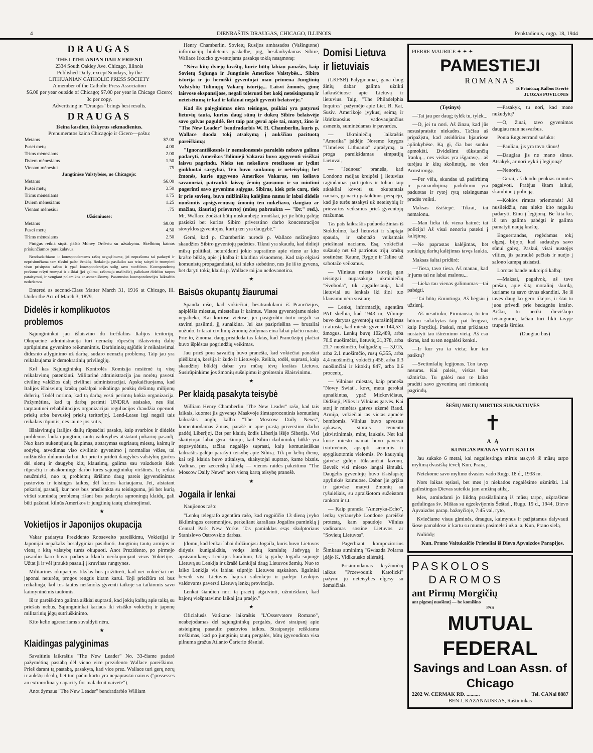4 DIENRAŠTIS DRAUGAS, CHICAGO, ILLINOIS Penktadienis, rugp. 18, 1944
DRAUGAS
THE LITHUANIAN DAILY FRIEND
2334 South Oakley Ave. Chicago, Illinois
Published Daily, except Sundays, by the
LITHUANIAN CATHOLIC PRESS SOCIETY
A member of the Catholic Press Association
$6.00 per year outside of Chicago; $7.00 per year in Chicago Cicero; 3c per copy.
Advertising in "Draugas" brings best results.
DRAUGAS
Išeina kasdien, išskyrus sekmadienius.
Prenumeratos kaina Chicagoje ir Cicero—paštu:
| Metams | $7.00 |
| Pusei metų | 4.00 |
| Trims mėnesiams | 2.00 |
| Dviem mėnesiams | 1.50 |
| Vienam mėnesiui | .75 |
| Jungtinėse Valstybėse, ne Chicagoje: | |
| Metams | $6.00 |
| Pusei metų | 3.50 |
| Trims mėnesiams | 1.75 |
| Dviem mėnesiams | 1.25 |
| Vienam mėnesiui | .75 |
| Užsieniuose: | |
| Metams | $8.00 |
| Pusei metų | 4.50 |
| Trims mėnesiams | 2.50 |
Pinigus reikia siųsti pašto Money Orderiu su užsakymu. Skelbimų kainos prisiunčiamos pareikalavus.
Bendradarbiams ir korespondentams raštų negrąžiname, jei neprašoma tai padaryti ir neprisiunčiama tam tikslui pašto ženklų. Redakcija pasilaiko sau teisę taisyti ir trumpinti visus prisiųstus raštus ir ypač korespondencijas sulig savo nuožiūros. Korespondentų prašome rašyti trumpai ir aiškiai (jei galima, rašomąja mašinėle), paliekant didelius tarpus pataisymui, ir vengiant polemikos ar asmeniškumų. Pasenusios korespondencijos laikraštin nededamos.
Entered as second-Class Matter March 31, 1916 at Chicago, Ill. Under the Act of March 3, 1879.
Didelės ir komplikuotos problemos
Sąjungininkai jau išlaisvino du trečdalius Italijos teritorijų. Okupacinė administracija turi nemažų rūpesčių išlaisvintų dalių aprūpinimu gyvenimo reikmenimis. Darbininkų sąjūdis ir reikalavimai didesnio atlyginimo už darbą, sudaro nemažą problemą. Taip jau yra reikalaujama ir demokratinių privilegijų.
Kol kas Sąjungininkų Kontrolės Komisija nesiėmė tų visų reikalavimų patenkinti. Militarinė administracija jau norėtų pavesti civilinę valdžios dalį civilinei administracijai. Apskaičiuojama, kad Italijos išlaisvintų kraštų pašalpai reikalinga penkių dešimtų milijonų dolerių. Todėl norima, kad tą darbą vesti perimtų kokia organizacija. Pažymėtina, kad tą darbą perimti UNDRA atsisako, nes šiai tarptautinei rehabilitacijos organizacijai reguliacijos draudžia operuoti priešų arba buvusioj priešų teritorijoj. Lend-Lease irgi negali tais reikalais rūpintis, nes tai ne jos sritis.
Išlaisvintųjų Italijos dalių rūpesčiai pasako, kaip svarbios ir didelės problemos laukia jungtinių tautų vadovybės atstatant pokarinį pasaulį. Nuo karo nukentėjusių šelpimas, atstatymas sugriautų miestų, kaimų ir sodybų, atvedimas viso civilinio gyvenimo į normalias vėžes, tai milžiniško didumo darbai. Jei prie to pridėti daugybės valstybių ginčus dėl sienų ir daugybę kitų klausimų, galima sau vaizduotis kiek rūpesčių ir atsakomingo darbo turės sąjungininkų viršūnės. Ir, reikia neužmiršti, nuo tų problemų išrišimo daug pareis įgyvendinimas pastovios ir teisingos taikos, dėl kurios kariaujama. Jei, atstatant pokarinį pasaulį, kur nors bus prasilenkta su teisingumu, jei bet kurią viršui suminėtą problemą rišant bus padaryta sąmoningų klaidų, gali būti pažeisti kilnūs Amerikos ir jungtinių tautų užsimojimai.
★
Vokietijos ir Japonijos okupacija
Vakar padarytu Prezidento Roosevelto pareiškimu, Vokietijai ir Japonijai nepakaks besąlyginiai pasiduoti. Jungtinių tautų armijos ir vieną r kitą valstybę turės okupuoti. Anot Prezidento, po pirmojo pasaulio karo buvo padaryta klaida neokupuojant visos Vokietijos. Užtat ji ir vėl įtraukė pasaulį į kruvinas rungtynes.
Militarinės okupacijos tikslas bus prižiūrėti, kad nei vokiečiai nei japonai neturėtų progos rengtis kitam karui. Toji priežiūra tol bus reikalinga, kol tos tautos neišmoks gyventi taikoje su taikiomis savo kaimyninėmis tautomis.
Iš to pareiškimo galima aiškiai suprasti, kad jokių kalbų apie taiką su priešais nebus. Sąjungininkai kariaus iki visiško vokiečių ir japonų militarinių jėgų sutriuškinimo.
Kito kelio agresoriams suvaldyti nėra.
★
Klaidingas palyginimas
Savaitinis laikraštis "The New Leader" No. 33-čiame padarė pažymėtiną pastabą dėl vieno vice prezidento Wallace pareiškimo. Prieš darant tą pastabą, pasakyta, kad vice prez. Wallace turi gerų norų ir aukštų idealų, bet tuo pačiu kartu yra nepaprastai naivus ("possesses an extraordinary capacity for maladroit naivete").
Anot žymaus "The New Leader" bendradarbio William
Henry Chamberlin, Sovietų Rusijos ambasados (Vašingtone) informacijų biuletenis paskelbė, jog, besilankydamas Sibire, Wallace Irkucko gyventojams pasakęs tokią nesąmonę:
"Nėra kitų dviejų kraštų, kurie būtų labiau panašūs, kaip Sovietų Sąjunga ir Jungtinės Amerikos Valstybės... Sibiro istorija ir jo heroiški gyventojai man primena Jungtinių Valstybių Tolimųjų Vakarų istoriją... Laisvi žmonės, gimę laisvose ekspansijose, negali toleruoti bet kokį neteisingumą ir neteisėtumą ir kad ir laikinai negali gyventi belaisvėje."
Kad šis palyginimas nėra teisingas, puikiai yra patyrusi lietuvių tauta, kurios daug sūnų ir dukrų Sibiro belaisvėje savo galvas paguldė. Bet taip pat gerai apie tai, matyt, žino ir "The New Leader" bendradarbis W. H. Chamberlin, kuris p. Wallace duoda tokį atsakymą į aukščiau pacituotą pareiškimą:
"Ignorantiškesnės ir nemalonesnės paralelės nebuvo galima padaryti. Amerikos Tolimieji Vakarai buvo apgyventi visiškai laisvu pagrindu. Nieks ten nekeliavo retežiuose ar lydint ginkluotai sargybai. Ten buvo sunkumų ir neteisybių; bet žmonės, kurie apgyveno Amerikos Vakarus, ten keliavo savanoriai, patraukti laisvų žemių gausumu ir su mintimi pagerinti savo gyvenimo sąlygas. Sibiras, kiek prie carų, tiek ir prie sovietų, buvo milžiniškų kalėjimo namu ir labai didelis nuošimtis apsigyvenusių žmonių ten nukeliavo, daugiau ar mažiau, žiaurioj prievartoj (mūsų pabraukta — "Dr." red.). Mr. Wallace žodžiai būtų nuskambėję ironiškai, jei jie būtų galėję pasiekti bet kurios Sibiro priverstino darbo koncentracijos stovyklos gyventojus, kurių ten yra daugybė."
Gerai, kad p. Chamberlin nurodė p. Wallace nežinojimo skaudžios Sibiro gyventojų padėties. Tikrai yra skaudu, kad didieji mūsų politikai, neturėdami jokio supratimo apie vieno ar kito krašto būklę, apie jį kalba ir klaidina visuomenę. Kad taip elgiasi komunistų propagandistai, tai nieko stebėtino, nes jie iš to gyvena, bet daryti tokią klaidą p. Wallace tai jau nedovanotina.
★
Baisūs okupantų žiaurumai
Spauda rašo, kad vokiečiai, besitraukdami iš Prancūzijos, apiplėšia miestus, miestelius ir kaimus. Vietos gyventojams nieko nepalieka. Kai kuriose vietose, jei pasigrobto turto negali su savimi pasiimti, jį sunaikina. Jei kas pasipriešina — brutaliai nužudo. Ir tasai civilinių žmonių žudymas eina labai plačiu mastu. Prie to, žinoma, daug prisideda tas faktas, kad Prancūzijoj plačiai buvo išplėstas pogrindžių veikimas.
Jau prieš pora savaičių buvo pranešta, kad vokiečiai panašiai plėšikauja, keršija ir žudo ir Lietuvoje. Reikia, todėl, suprasti, kaip skaudžioj būklėj dabar yra mūsų tėvų kraštas Lietuva. Susirūpinkime jos žmonių sušelpimu ir greitesniu išlaisvinimu.
★
Per klaidą pasakyta teisybė
William Henry Chamberlin "The New Leader" rašo, kad tais laikais, kuomet jis gyvenęs Maskvoje šimtaprocentinis komunistų laikraštis anglų kalba "The Moscow Daily News", komentuodamas žinias, parašė ir apie prastą priverstino darbo padėtį Liberijoj. Bet per klaidą žodis Liberija išėjo Siberija. Visi skaitytojai labai gerai žinojo, kad Sibiro darbininkų būklė yra nepavydėtina, tačiau negalėjo suprasti, kaip komunistiškas laikraštis galėjo parašyti teisybę apie Sibirą. Tik po kelių dienų, kai toji klaida buvo atitaisyta, skaitytojai suprato, kame biznis. Vadinas, per zecerišką klaidą — vienos raidės pakeitimu "The Moscow Daily News" nors vieną kartą teisybę pranešė.
★
Jogaila ir lenkai
Naujienos rašo:
"Lenkų telegrafo agentūra rašo, kad rugpiūčio 13 dieną įvyko iškilmingos ceremonijos, perkeliant karaliaus Jogailos paminklą į Central Park New Yorke. Tas paminklas esąs skulptoriaus Stanislovo Ostrovskio darbas.
Įdomu, kad lenkai labai didžiuojasi Jogaila, kuris buvo Lietuvos didysis kunigaikštis, vedęs lenkų karalaitę Jadvygą ir apsivainikavęs Lenkijos karalium. Už tą garbę Jogaila sujungė Lietuvą su Lenkija ir užrašė Lenkijai daug Lietuvos žemių. Nuo to laiko Lenkija vis labiau stiprėjo Lietuvos sąskaiton. Ilgainiui beveik visi Lietuvos bajorai sulenkėjo ir padėjo Lenkijos valdovams paversti Lietuvą lenkų provincija.
Lenkai šiandien nori tą praeitį atgaivinti, užmiršdami, kad bajorų viešpatavimo laikai jau praėjo."
★
Oficialusis Vatikano laikraštis "L'Osservatore Romano", neabejodamas dėl sąjungininkų pergalės, davė straipsnį apie atsteigimą pasaulio pastovios taikos. Straipsnyje reiškiama troškimas, kad po jungtinių tautų pergalės, būtų įgyvendinta visa pilnuma gražus Atlanto Čarterio dėsniai.
Domisi Lietuva ir lietuviais
(LKFSB) Palyginamai, gana daug žinių dabar galima užtikti laikraščiuose apie Lietuvą ir lietuvius. Taip, "The Philadelphia Inquires" pažymėjo apie Liet. R. Kat. Susiv. Amerikoje įvykusį seimą ir išrinktuosius vadovaujančius asmenis, suminėdamas ir pavardes.
— Ukrainiečių laikraštis "Amerika" įsidėjo Noremo knygos "Timeless Lithuania" aprašymą, ta proga pareikšdamas simpatijų Lietuvai.
— "Jednosc" praneša, kad Londono radijas kreipėsi į lietuvius ragindamas partrijotus ir toliau taip atkakliai kovoti su okupantais naciais, gi nacių pataikūnus perspėjo, kad jie turės atsakyti už neteisybių ir prievartos veiksmus prieš gyventojų mažumas.
Tas pats laikraštis paduoda žinias iš Stokholmo, kad lietuviai ir slaptąja spauda, ir sabotažo veiksmais priešinasi naciams. Esą, vokiečiai sušaudę net 63 patriotus trijų kraštų sostinėse: Kaune, Rygoje ir Taline už sabotažo veiksmus.
— Vilniaus miesto istoriją gan teisingai nupasakoja ukrainiečių "Svoboda", tik apgailestauja, kad lietuviai su lenkais iki šiol tuo klausimu nėra susitarę.
— Lenkų informacijų agentūra PAT skelbia, kad 1943 m. Vilniuje buvo darytas gyventojų surašinėjimas ir atrasta, kad mieste gyveno 144,531 žmogus. Lenkų buvę 102,489, arba 70.9 nuošimčiai, lietuvių 31,378, arba 21.7 nuošimčio, baltgudžių — 3,015, arba 2.1 nuošimčio, rusų 6,355, arba 4.4 nuošimčių, vokiečių 456, arba 0.3 nuošimčiai ir kitokių 847, arba 0.6 procentų.
— Vilniaus miestas, kaip praneša "Nowy Swiat", kovų metu gerokai apnaikintas, ypač Mickevičiaus, Didžioji, Pilies ir Vilniaus gatvės. Kai stotį ir minėtas gatves užėmė Raud. Armija, vokiečiai tas vietas apmėtė bombomis. Vilnius buvo apvestas apkasais, storais cemento įsitvirtinimais, minų laukais. Net kai kurie miesto namai buvo paversti tvirtovėmis, apsupti sienomis ir spygliuotomis vielomis. Po kautynių gatvėse gulėjo tūkstančiai lavonų. Beveik visi miesto langai išmušti. Daugelis gyventojų buvo išsislapstę apylinkės kaimuose. Dabar jie grįžta ir gatvėse matyti žmonių su ryšulėliais, su apraišiotom sužeistom rankom ir t.t.
— Kaip praneša "Ameryka-Echo", lenkų vyriausybė Londone pareiškė protestą, kam spaudoje Vilnius vadinamas sostine Lietuvos ar "Sovietų Lietuvos".
— Pagerbiant kompozitorius Šimkaus atminimą "Gwiazda Polarna įdėjo K. Vidikausko eilėraštį.
— Prisimindamas kryžiuočių laikus "Przewodnik Katolicki" pažymi jų neteisybes elgesy su žemaičiais.
PIERRE MAURICE ✦ ✦ ✦
PAMESTIEJI
ROMANAS
Iš Prancūzų Kalbos Išvertė
JUOZAS POVILONIS
(Tęsinys)
—Tai jau per daug; tylėk tu, tylėk...
—O, jei tu nori. Aš žinau, kad jūs nesusipratsite niekados. Tačiau aš pripažįstu, kad atsidūriau bjauriose aplinkybėse. Ką gi, čia bus sunku apmokėti. Dvidešimt tūkstančių frankų... nes viskas yra išgaravę... aš turėjau ir kitų skolintojų, ne vien Armstrongą.
—Per vėlu, skundas už padirbimą ir pasinaudojimą padirbimu yra paduotas ir rytoj rytą teisingumas pradės veikti.
Maksas išsišiepė. Tikrai, tai nemalonu.
—Man lieka tik viena baimė: tai policija! Aš visai nenoriu patekti į kalėjimą.
—Ne paprastas kalėjimas, bet sunkiųjų darbų kalėjimas tavęs laukia.
Maksas šaltai pridūrė:
—Tiesa, tavo tiesa. Aš manau, kad ir jums tai ne labai malonu...
—Lieka tau vienas galimumas—tai pabėgti.
—Tai būtų išmintinga. Aš bėgsiu į užsienį.
—Aš nesutinku. Pirmiausia, tu ten būtum sulaikytas taip pat lengvai, kaip Paryžiuj. Paskui, man priklauso nustatyti tau ištrėmimo vietą. Aš esu tikras, kad tu ten negalėsi kenkti.
—Ir kur yra ta vieta; kur tau patiktų?
—Svetimšalių legijonas. Ten tavęs nesuras. Kai paleis, viskas bus užmiršta. Tu galėsi nuo to laiko pradėti savo gyvenimą ant rimtesnių pagrindų.
—Pasakyk, tu nori, kad mane nužudytų?
—O, žinai, tavo gyvenimas daugiau man nesvarbus.
Ponia Engueerrand sušuko:
—Pauliau, jis yra tavo sūnus!
—Daugiau jis ne mano sūnus. Atsakyk, ar nori vykti į legijoną?
—Nenoriu.
—Gerai, aš duodu penkias minutes pagalvoti. Praėjus šitam laikui, skambinu į policiją.
—Kokios rimtos priemonės! Aš nusileidžiu, nes nieko kito negaliu padaryti. Einu į legijoną. Be kita ko, iš ten galima pabėgti ir galima pamatyti naują kraštų.
Enguerrandas, regėdamas tokį elgesį, bijojo, kad sudaužys savo sūnui galvą. Paskui, visai nustojęs vilties, jis patraukė pečiais ir nuėjo į salono kampą atsisėsti.
Lorotas bandė nukreipti kalbą:
—Maksai, pagalvok, aš tave prašau, apie šitą moralinį skurdą, kuriame tu savo tėvus skandini. Jie iš tavęs daug ko gero tikėjos, ir štai tu juos privedi prie bedugnės krašto. Aišku, tu netiki dieviškojo teisingumo, tačiau turi likti tavyje truputis širdies.
(Daugiau bus)
ŠEŠIŲ METŲ MIRTIES SUKAKTUVĖS
✝
A Ą
KUNIGAS PRANAS VAITUKAITIS
Jau sukako 6 metai, kai negailestinga mirtis atskyrė iš mūsų tarpo mylimą dvasišką tėvelį Kun. Praną.
Netekome savo mylimo dvasios vado Rugp. 18 d., 1938 m.
Nors laikas tęsiasi, bet mes jo niekados negalėsime užmiršti. Lai gailestingas Dievas suteikia jam amžiną atilsį.
Mes, atmindami jo liūdną prasišalinimą iš mūsų tarpo, užprašėme gedulingas šv. Mišias su egzekvijomis Šeštad., Rugp. 19 d., 1944, Dievo Apvaizdos parap. bažnyčioje, 7:45 val. ryto.
Kviečiame visus giminės, draugus, kaimynus ir pažįstamus dalyvauti šiose pamaldose ir kartu su mumis pasimelsti už a. a. Kun. Prano sielą.
Nuliūdę:
Kun. Prano Vaitukaičio Prieteliai iš Dievo Apvaizdos Parapijos.
PASKOLOS
DAROMOS
ant Pirmų Morgičių
ant pigesnį nuošimtį — be komišino
PAS
MUTUAL FEDERAL
Savings and Loan Assn. of Chicago
2202 W. CERMAK RD. .......... Tel. CANal 8887
BEN J. KAZANAUSKAS, Raštininkas